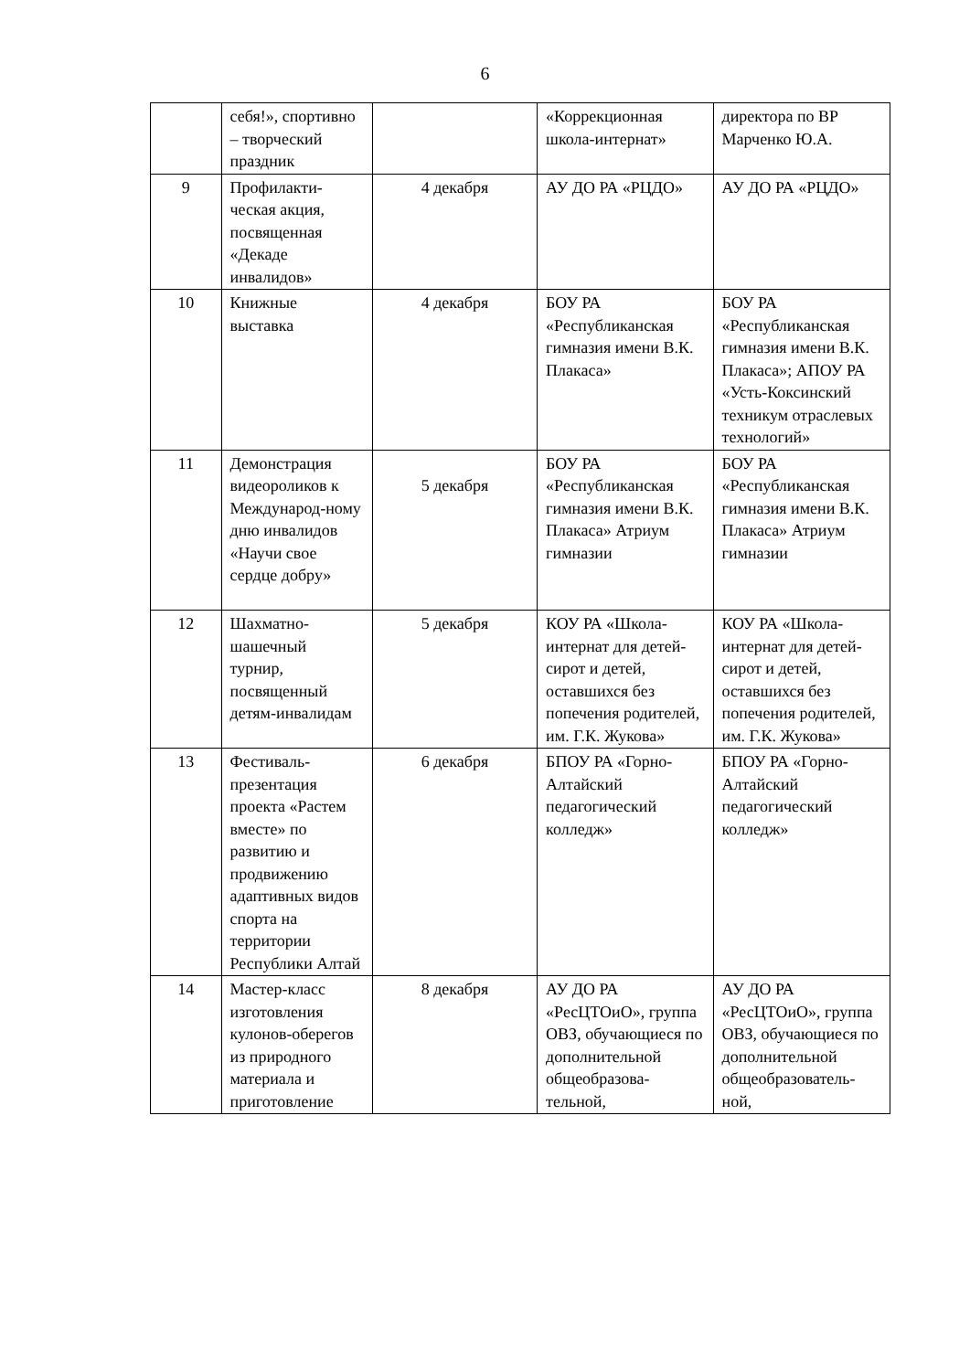6
| | себя!», спортивно – творческий праздник | | «Коррекционная школа-интернат» | директора по ВР Марченко Ю.А. |
| 9 | Профилакти-ческая акция, посвященная «Декаде инвалидов» | 4 декабря | АУ ДО РА «РЦДО» | АУ ДО РА «РЦДО» |
| 10 | Книжные выставка | 4 декабря | БОУ РА «Республиканская гимназия имени В.К. Плакаса» | БОУ РА «Республиканская гимназия имени В.К. Плакаса»; АПОУ РА «Усть-Коксинский техникум отраслевых технологий» |
| 11 | Демонстрация видеороликов к Международ-ному дню инвалидов «Научи свое сердце добру» | 5 декабря | БОУ РА «Республиканская гимназия имени В.К. Плакаса» Атриум гимназии | БОУ РА «Республиканская гимназия имени В.К. Плакаса» Атриум гимназии |
| 12 | Шахматно-шашечный турнир, посвященный детям-инвалидам | 5 декабря | КОУ РА «Школа-интернат для детей-сирот и детей, оставшихся без попечения родителей, им. Г.К. Жукова» | КОУ РА «Школа-интернат для детей-сирот и детей, оставшихся без попечения родителей, им. Г.К. Жукова» |
| 13 | Фестиваль-презентация проекта «Растем вместе» по развитию и продвижению адаптивных видов спорта на территории Республики Алтай | 6 декабря | БПОУ РА «Горно-Алтайский педагогический колледж» | БПОУ РА «Горно-Алтайский педагогический колледж» |
| 14 | Мастер-класс изготовления кулонов-оберегов из природного материала и приготовление | 8 декабря | АУ ДО РА «РесЦТОиО», группа ОВЗ, обучающиеся по дополнительной общеобразова-тельной, | АУ ДО РА «РесЦТОиО», группа ОВЗ, обучающиеся по дополнительной общеобразователь-ной, |